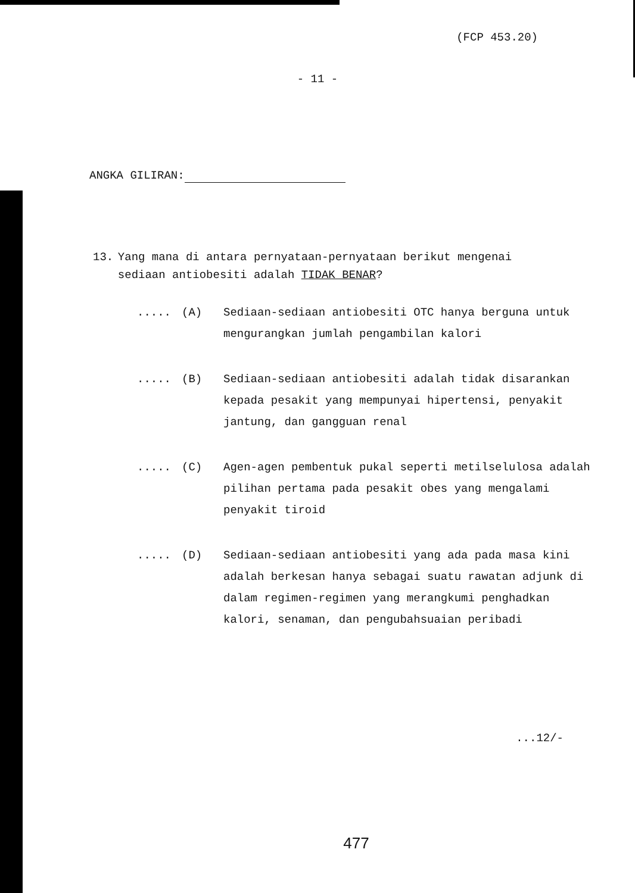(FCP 453.20)
- 11 -
ANGKA GILIRAN:
13. Yang mana di antara pernyataan-pernyataan berikut mengenai sediaan antiobesiti adalah TIDAK BENAR?
..... (A) Sediaan-sediaan antiobesiti OTC hanya berguna untuk mengurangkan jumlah pengambilan kalori
..... (B) Sediaan-sediaan antiobesiti adalah tidak disarankan kepada pesakit yang mempunyai hipertensi, penyakit jantung, dan gangguan renal
..... (C) Agen-agen pembentuk pukal seperti metilselulosa adalah pilihan pertama pada pesakit obes yang mengalami penyakit tiroid
..... (D) Sediaan-sediaan antiobesiti yang ada pada masa kini adalah berkesan hanya sebagai suatu rawatan adjunk di dalam regimen-regimen yang merangkumi penghadkan kalori, senaman, dan pengubahsuaian peribadi
...12/-
477